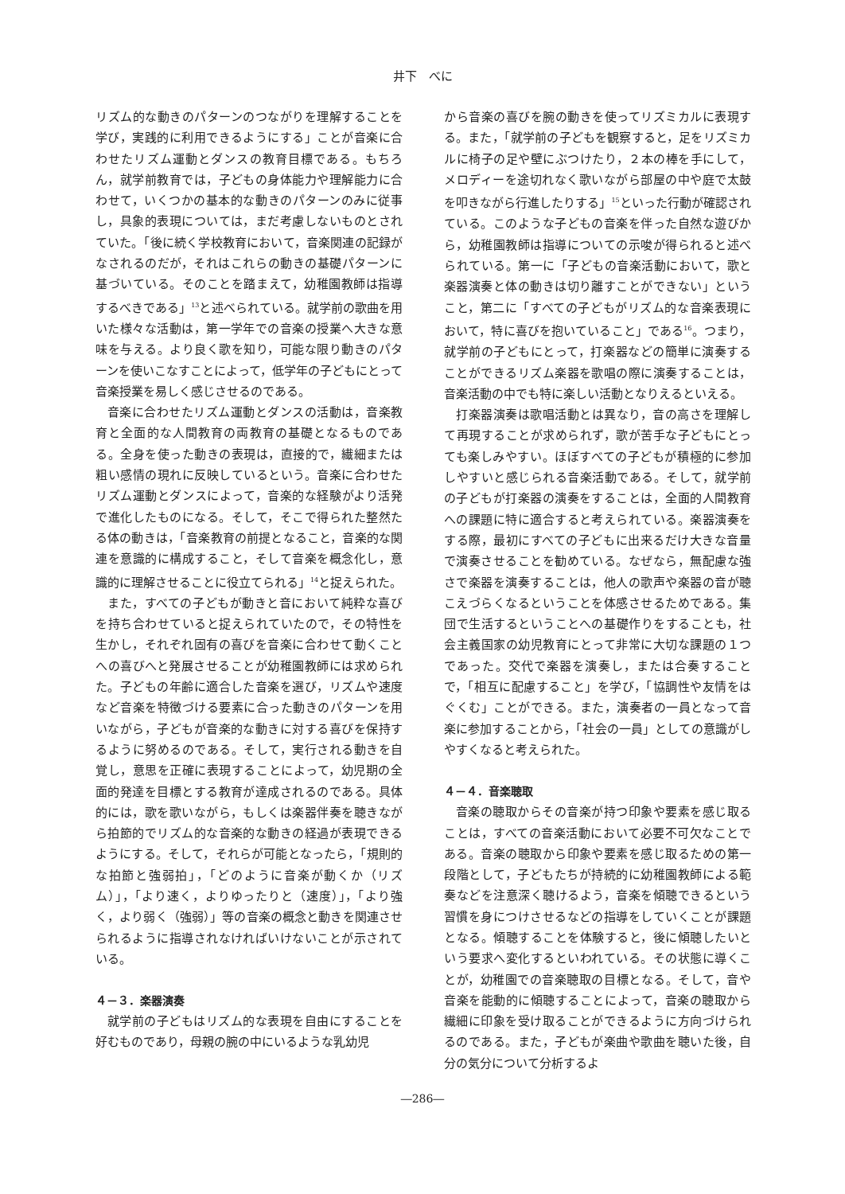井下　べに
リズム的な動きのパターンのつながりを理解することを学び，実践的に利用できるようにする」ことが音楽に合わせたリズム運動とダンスの教育目標である。もちろん，就学前教育では，子どもの身体能力や理解能力に合わせて，いくつかの基本的な動きのパターンのみに従事し，具象的表現については，まだ考慮しないものとされていた。「後に続く学校教育において，音楽関連の記録がなされるのだが，それはこれらの動きの基礎パターンに基づいている。そのことを踏まえて，幼稚園教師は指導するべきである」<sup>13</sup>と述べられている。就学前の歌曲を用いた様々な活動は，第一学年での音楽の授業へ大きな意味を与える。より良く歌を知り，可能な限り動きのパターンを使いこなすことによって，低学年の子どもにとって音楽授業を易しく感じさせるのである。
音楽に合わせたリズム運動とダンスの活動は，音楽教育と全面的な人間教育の両教育の基礎となるものである。全身を使った動きの表現は，直接的で，繊細または粗い感情の現れに反映しているという。音楽に合わせたリズム運動とダンスによって，音楽的な経験がより活発で進化したものになる。そして，そこで得られた整然たる体の動きは，「音楽教育の前提となること，音楽的な関連を意識的に構成すること，そして音楽を概念化し，意識的に理解させることに役立てられる」<sup>14</sup>と捉えられた。
また，すべての子どもが動きと音において純粋な喜びを持ち合わせていると捉えられていたので，その特性を生かし，それぞれ固有の喜びを音楽に合わせて動くことへの喜びへと発展させることが幼稚園教師には求められた。子どもの年齢に適合した音楽を選び，リズムや速度など音楽を特徴づける要素に合った動きのパターンを用いながら，子どもが音楽的な動きに対する喜びを保持するように努めるのである。そして，実行される動きを自覚し，意思を正確に表現することによって，幼児期の全面的発達を目標とする教育が達成されるのである。具体的には，歌を歌いながら，もしくは楽器伴奏を聴きながら拍節的でリズム的な音楽的な動きの経過が表現できるようにする。そして，それらが可能となったら，「規則的な拍節と強弱拍」，「どのように音楽が動くか（リズム）」，「より速く，よりゆったりと（速度）」，「より強く，より弱く（強弱）」等の音楽の概念と動きを関連させられるように指導されなければいけないことが示されている。
４－３．楽器演奏
就学前の子どもはリズム的な表現を自由にすることを好むものであり，母親の腕の中にいるような乳幼児
から音楽の喜びを腕の動きを使ってリズミカルに表現する。また，「就学前の子どもを観察すると，足をリズミカルに椅子の足や壁にぶつけたり，２本の棒を手にして，メロディーを途切れなく歌いながら部屋の中や庭で太鼓を叩きながら行進したりする」<sup>15</sup>といった行動が確認されている。このような子どもの音楽を伴った自然な遊びから，幼稚園教師は指導についての示唆が得られると述べられている。第一に「子どもの音楽活動において，歌と楽器演奏と体の動きは切り離すことができない」ということ，第二に「すべての子どもがリズム的な音楽表現において，特に喜びを抱いていること」である<sup>16</sup>。つまり，就学前の子どもにとって，打楽器などの簡単に演奏することができるリズム楽器を歌唱の際に演奏することは，音楽活動の中でも特に楽しい活動となりえるといえる。
打楽器演奏は歌唱活動とは異なり，音の高さを理解して再現することが求められず，歌が苦手な子どもにとっても楽しみやすい。ほぼすべての子どもが積極的に参加しやすいと感じられる音楽活動である。そして，就学前の子どもが打楽器の演奏をすることは，全面的人間教育への課題に特に適合すると考えられている。楽器演奏をする際，最初にすべての子どもに出来るだけ大きな音量で演奏させることを勧めている。なぜなら，無配慮な強さで楽器を演奏することは，他人の歌声や楽器の音が聴こえづらくなるということを体感させるためである。集団で生活するということへの基礎作りをすることも，社会主義国家の幼児教育にとって非常に大切な課題の１つであった。交代で楽器を演奏し，または合奏することで，「相互に配慮すること」を学び，「協調性や友情をはぐくむ」ことができる。また，演奏者の一員となって音楽に参加することから，「社会の一員」としての意識がしやすくなると考えられた。
４－４．音楽聴取
音楽の聴取からその音楽が持つ印象や要素を感じ取ることは，すべての音楽活動において必要不可欠なことである。音楽の聴取から印象や要素を感じ取るための第一段階として，子どもたちが持続的に幼稚園教師による範奏などを注意深く聴けるよう，音楽を傾聴できるという習慣を身につけさせるなどの指導をしていくことが課題となる。傾聴することを体験すると，後に傾聴したいという要求へ変化するといわれている。その状態に導くことが，幼稚園での音楽聴取の目標となる。そして，音や音楽を能動的に傾聴することによって，音楽の聴取から繊細に印象を受け取ることができるように方向づけられるのである。また，子どもが楽曲や歌曲を聴いた後，自分の気分について分析するよ
―286―